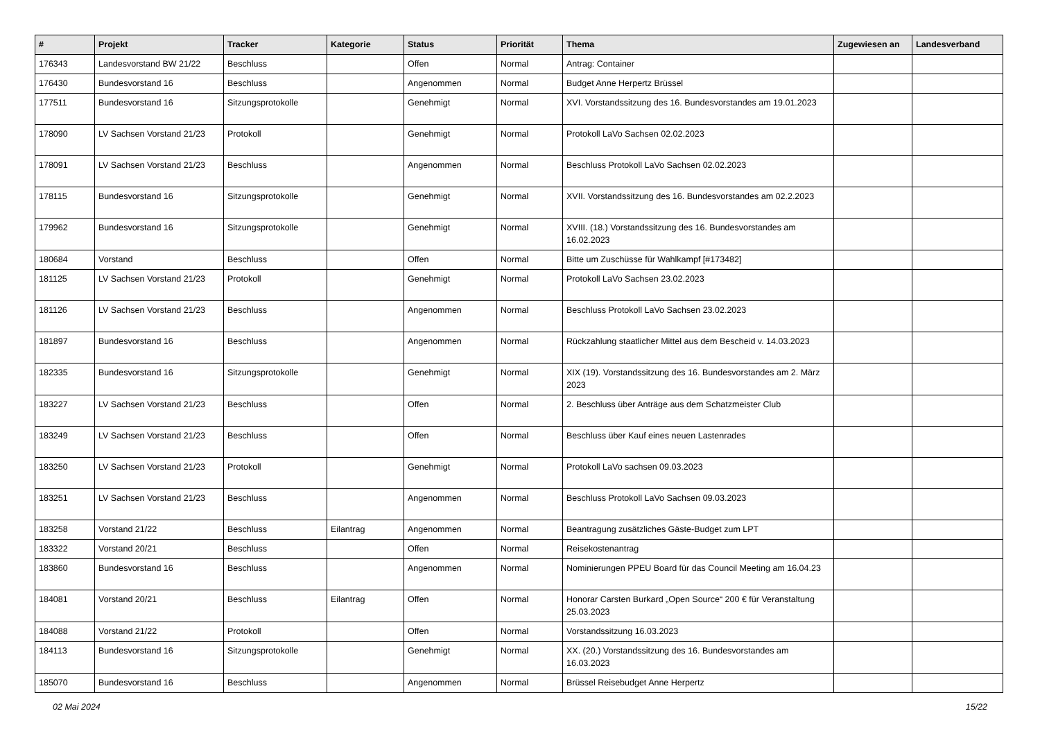| # | Projekt | Tracker | Kategorie | Status | Priorität | Thema | Zugewiesen an | Landesverband |
| --- | --- | --- | --- | --- | --- | --- | --- | --- |
| 176343 | Landesvorstand BW 21/22 | Beschluss | | Offen | Normal | Antrag: Container | | |
| 176430 | Bundesvorstand 16 | Beschluss | | Angenommen | Normal | Budget Anne Herpertz Brüssel | | |
| 177511 | Bundesvorstand 16 | Sitzungsprotokolle | | Genehmigt | Normal | XVI. Vorstandssitzung des 16. Bundesvorstandes am 19.01.2023 | | |
| 178090 | LV Sachsen Vorstand 21/23 | Protokoll | | Genehmigt | Normal | Protokoll LaVo Sachsen 02.02.2023 | | |
| 178091 | LV Sachsen Vorstand 21/23 | Beschluss | | Angenommen | Normal | Beschluss Protokoll LaVo Sachsen 02.02.2023 | | |
| 178115 | Bundesvorstand 16 | Sitzungsprotokolle | | Genehmigt | Normal | XVII. Vorstandssitzung des 16. Bundesvorstandes am 02.2.2023 | | |
| 179962 | Bundesvorstand 16 | Sitzungsprotokolle | | Genehmigt | Normal | XVIII. (18.) Vorstandssitzung des 16. Bundesvorstandes am 16.02.2023 | | |
| 180684 | Vorstand | Beschluss | | Offen | Normal | Bitte um Zuschüsse für Wahlkampf [#173482] | | |
| 181125 | LV Sachsen Vorstand 21/23 | Protokoll | | Genehmigt | Normal | Protokoll LaVo Sachsen 23.02.2023 | | |
| 181126 | LV Sachsen Vorstand 21/23 | Beschluss | | Angenommen | Normal | Beschluss Protokoll LaVo Sachsen 23.02.2023 | | |
| 181897 | Bundesvorstand 16 | Beschluss | | Angenommen | Normal | Rückzahlung staatlicher Mittel aus dem Bescheid v. 14.03.2023 | | |
| 182335 | Bundesvorstand 16 | Sitzungsprotokolle | | Genehmigt | Normal | XIX (19). Vorstandssitzung des 16. Bundesvorstandes am 2. März 2023 | | |
| 183227 | LV Sachsen Vorstand 21/23 | Beschluss | | Offen | Normal | 2. Beschluss über Anträge aus dem Schatzmeister Club | | |
| 183249 | LV Sachsen Vorstand 21/23 | Beschluss | | Offen | Normal | Beschluss über Kauf eines neuen Lastenrades | | |
| 183250 | LV Sachsen Vorstand 21/23 | Protokoll | | Genehmigt | Normal | Protokoll LaVo sachsen 09.03.2023 | | |
| 183251 | LV Sachsen Vorstand 21/23 | Beschluss | | Angenommen | Normal | Beschluss Protokoll LaVo Sachsen 09.03.2023 | | |
| 183258 | Vorstand 21/22 | Beschluss | Eilantrag | Angenommen | Normal | Beantragung zusätzliches Gäste-Budget zum LPT | | |
| 183322 | Vorstand 20/21 | Beschluss | | Offen | Normal | Reisekostenantrag | | |
| 183860 | Bundesvorstand 16 | Beschluss | | Angenommen | Normal | Nominierungen PPEU Board für das Council Meeting am 16.04.23 | | |
| 184081 | Vorstand 20/21 | Beschluss | Eilantrag | Offen | Normal | Honorar Carsten Burkard „Open Source“ 200 € für Veranstaltung 25.03.2023 | | |
| 184088 | Vorstand 21/22 | Protokoll | | Offen | Normal | Vorstandssitzung 16.03.2023 | | |
| 184113 | Bundesvorstand 16 | Sitzungsprotokolle | | Genehmigt | Normal | XX. (20.) Vorstandssitzung des 16. Bundesvorstandes am 16.03.2023 | | |
| 185070 | Bundesvorstand 16 | Beschluss | | Angenommen | Normal | Brüssel Reisebudget Anne Herpertz | | |
02 Mai 2024 15/22